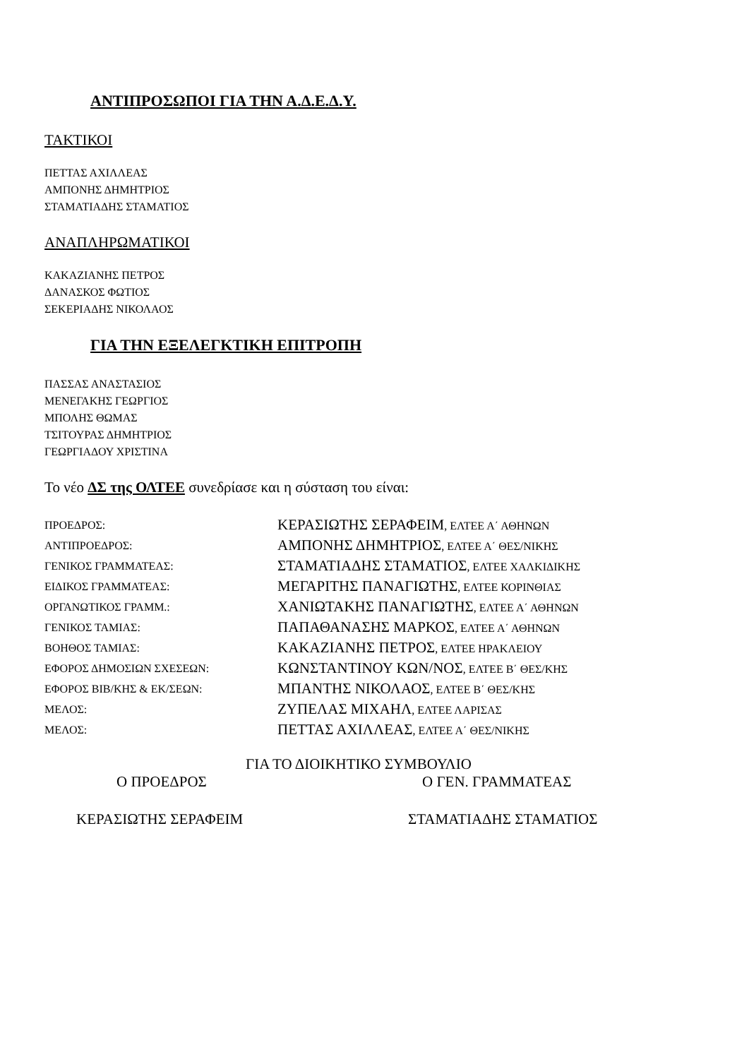ΑΝΤΙΠΡΟΣΩΠΟΙ ΓΙΑ ΤΗΝ Α.Δ.Ε.Δ.Υ.
ΤΑΚΤΙΚΟΙ
ΠΕΤΤΑΣ ΑΧΙΛΛΕΑΣ
ΑΜΠΟΝΗΣ ΔΗΜΗΤΡΙΟΣ
ΣΤΑΜΑΤΙΑΔΗΣ ΣΤΑΜΑΤΙΟΣ
ΑΝΑΠΛΗΡΩΜΑΤΙΚΟΙ
ΚΑΚΑΖΙΑΝΗΣ ΠΕΤΡΟΣ
ΔΑΝΑΣΚΟΣ ΦΩΤΙΟΣ
ΣΕΚΕΡΙΑΔΗΣ ΝΙΚΟΛΑΟΣ
ΓΙΑ ΤΗΝ ΕΞΕΛΕΓΚΤΙΚΗ ΕΠΙΤΡΟΠΗ
ΠΑΣΣΑΣ ΑΝΑΣΤΑΣΙΟΣ
ΜΕΝΕΓΑΚΗΣ ΓΕΩΡΓΙΟΣ
ΜΠΟΛΗΣ ΘΩΜΑΣ
ΤΣΙΤΟΥΡΑΣ ΔΗΜΗΤΡΙΟΣ
ΓΕΩΡΓΙΑΔΟΥ ΧΡΙΣΤΙΝΑ
Το νέο ΔΣ της ΟΛΤΕΕ συνεδρίασε και η σύσταση του είναι:
| ΠΡΟΕΔΡΟΣ: | ΚΕΡΑΣΙΩΤΗΣ ΣΕΡΑΦΕΙΜ , ΕΛΤΕΕ Α΄ ΑΘΗΝΩΝ |
| ΑΝΤΙΠΡΟΕΔΡΟΣ: | ΑΜΠΟΝΗΣ ΔΗΜΗΤΡΙΟΣ , ΕΛΤΕΕ Α΄ ΘΕΣ/ΝΙΚΗΣ |
| ΓΕΝΙΚΟΣ ΓΡΑΜΜΑΤΕΑΣ: | ΣΤΑΜΑΤΙΑΔΗΣ ΣΤΑΜΑΤΙΟΣ , ΕΛΤΕΕ ΧΑΛΚΙΔΙΚΗΣ |
| ΕΙΔΙΚΟΣ ΓΡΑΜΜΑΤΕΑΣ: | ΜΕΓΑΡΙΤΗΣ ΠΑΝΑΓΙΩΤΗΣ , ΕΛΤΕΕ ΚΟΡΙΝΘΙΑΣ |
| ΟΡΓΑΝΩΤΙΚΟΣ ΓΡΑΜΜ.: | ΧΑΝΙΩΤΑΚΗΣ ΠΑΝΑΓΙΩΤΗΣ , ΕΛΤΕΕ Α΄ ΑΘΗΝΩΝ |
| ΓΕΝΙΚΟΣ ΤΑΜΙΑΣ: | ΠΑΠΑΘΑΝΑΣΗΣ ΜΑΡΚΟΣ , ΕΛΤΕΕ Α΄ ΑΘΗΝΩΝ |
| ΒΟΗΘΟΣ ΤΑΜΙΑΣ: | ΚΑΚΑΖΙΑΝΗΣ ΠΕΤΡΟΣ , ΕΛΤΕΕ ΗΡΑΚΛΕΙΟΥ |
| ΕΦΟΡΟΣ ΔΗΜΟΣΙΩΝ ΣΧΕΣΕΩΝ: | ΚΩΝΣΤΑΝΤΙΝΟΥ ΚΩΝ/ΝΟΣ , ΕΛΤΕΕ Β΄ ΘΕΣ/ΚΗΣ |
| ΕΦΟΡΟΣ ΒΙΒ/ΚΗΣ & ΕΚ/ΣΕΩΝ: | ΜΠΑΝΤΗΣ ΝΙΚΟΛΑΟΣ , ΕΛΤΕΕ Β΄ ΘΕΣ/ΚΗΣ |
| ΜΕΛΟΣ: | ΖΥΠΕΛΑΣ ΜΙΧΑΗΛ , ΕΛΤΕΕ ΛΑΡΙΣΑΣ |
| ΜΕΛΟΣ: | ΠΕΤΤΑΣ ΑΧΙΛΛΕΑΣ , ΕΛΤΕΕ Α΄ ΘΕΣ/ΝΙΚΗΣ |
ΓΙΑ ΤΟ ΔΙΟΙΚΗΤΙΚΟ ΣΥΜΒΟΥΛΙΟ
Ο ΠΡΟΕΔΡΟΣ Ο ΓΕΝ. ΓΡΑΜΜΑΤΕΑΣ
ΚΕΡΑΣΙΩΤΗΣ ΣΕΡΑΦΕΙΜ ΣΤΑΜΑΤΙΑΔΗΣ ΣΤΑΜΑΤΙΟΣ